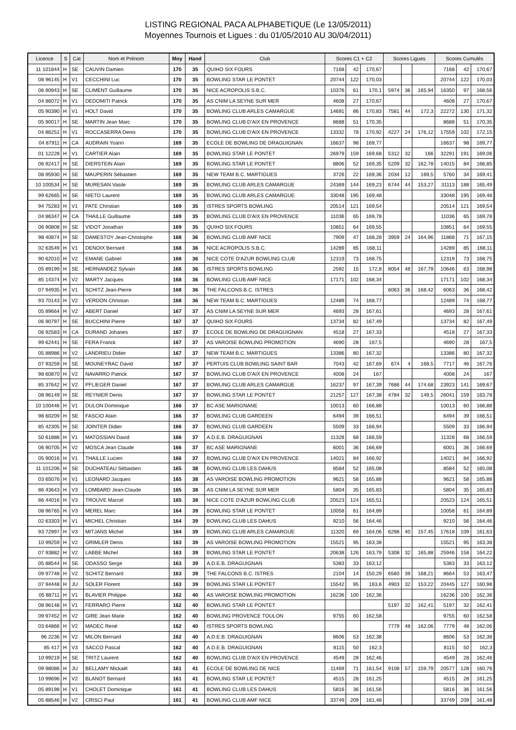LISTING REGIONAL PACA ALPHABETIQUE (Le 13/05/2011)
Moyennes Tournois et Ligues : du 01/05/2010 AU 30/04/2011)
| Licence | S | Cat | Nom et Prénom | Moy | Hand | Club | Scores C1 + C2 | | | Scores Ligues | | | Scores Cumulés | | |
| --- | --- | --- | --- | --- | --- | --- | --- | --- | --- | --- | --- | --- | --- | --- | --- |
| 11 101844 | H | SE | CAUVIN Damien | 170 | 35 | QUIHO SIX FOURS | 7168 | 42 | 170,67 | | | | 7168 | 42 | 170,67 |
| 08 96145 | H | V1 | CECCHINI Luc | 170 | 35 | BOWLING STAR LE PONTET | 20744 | 122 | 170,03 | | | | 20744 | 122 | 170,03 |
| 06 90943 | H | SE | CLIMENT Guillaume | 170 | 35 | NICE ACROPOLIS S.B.C. | 10376 | 61 | 170,1 | 5974 | 36 | 165,94 | 16350 | 97 | 168,56 |
| 04 86072 | H | V1 | DEDOMITI Patrick | 170 | 35 | AS CNIM LA SEYNE SUR MER | 4608 | 27 | 170,67 | | | | 4608 | 27 | 170,67 |
| 05 90390 | H | V1 | HOLT David | 170 | 35 | BOWLING CLUB ARLES CAMARGUE | 14691 | 86 | 170,83 | 7581 | 44 | 172,3 | 22272 | 130 | 171,32 |
| 05 90017 | H | SE | MARTIN Jean Marc | 170 | 35 | BOWLING CLUB D'AIX EN PROVENCE | 8688 | 51 | 170,35 | | | | 8688 | 51 | 170,35 |
| 04 86251 | H | V1 | ROCCASERRA Denis | 170 | 35 | BOWLING CLUB D'AIX EN PROVENCE | 13332 | 78 | 170,92 | 4227 | 24 | 176,12 | 17559 | 102 | 172,15 |
| 04 87911 | H | CA | AUDRAIN Yoann | 169 | 35 | ECOLE DE BOWLING DE DRAGUIGNAN | 16637 | 98 | 169,77 | | | | 16637 | 98 | 169,77 |
| 01 12228 | H | V1 | CARTIER Alain | 169 | 35 | BOWLING STAR LE PONTET | 26979 | 159 | 169,68 | 5312 | 32 | 166 | 32291 | 191 | 169,06 |
| 06 92417 | H | SE | DIERSTEIN Alain | 169 | 35 | BOWLING STAR LE PONTET | 8806 | 52 | 169,35 | 5209 | 32 | 162,78 | 14015 | 84 | 166,85 |
| 08 95930 | H | SE | MAUPERIN Sébastien | 169 | 35 | NEW TEAM B.C. MARTIGUES | 3726 | 22 | 169,36 | 2034 | 12 | 169,5 | 5760 | 34 | 169,41 |
| 10 100534 | H | SE | MURESAN Vasile | 169 | 35 | BOWLING CLUB ARLES CAMARGUE | 24369 | 144 | 169,23 | 6744 | 44 | 153,27 | 31113 | 188 | 165,49 |
| 99 62665 | H | SE | NIETO Laurent | 169 | 35 | BOWLING CLUB ARLES CAMARGUE | 33048 | 195 | 169,48 | | | | 33048 | 195 | 169,48 |
| 94 75283 | H | V1 | PATE Christian | 169 | 35 | ISTRES SPORTS BOWLING | 20514 | 121 | 169,54 | | | | 20514 | 121 | 169,54 |
| 04 86347 | H | CA | THAILLE Guillaume | 169 | 35 | BOWLING CLUB D'AIX EN PROVENCE | 11036 | 65 | 169,78 | | | | 11036 | 65 | 169,78 |
| 06 90808 | H | SE | VIDOT Jonathan | 169 | 35 | QUIHO SIX FOURS | 10851 | 64 | 169,55 | | | | 10851 | 64 | 169,55 |
| 98 40874 | H | SE | DAMESTOY Jean-Christophe | 168 | 36 | BOWLING CLUB AMF NICE | 7909 | 47 | 168,28 | 3959 | 24 | 164,96 | 11868 | 71 | 167,15 |
| 02 63549 | H | V1 | DENOIX Bernard | 168 | 36 | NICE ACROPOLIS S.B.C. | 14289 | 85 | 168,11 | | | | 14289 | 85 | 168,11 |
| 90 62010 | H | V2 | EMANE Gabriel | 168 | 36 | NICE COTE D'AZUR BOWLING CLUB | 12319 | 73 | 168,75 | | | | 12319 | 73 | 168,75 |
| 05 89199 | H | SE | HERNANDEZ Sylvain | 168 | 36 | ISTRES SPORTS BOWLING | 2592 | 15 | 172,8 | 8054 | 48 | 167,79 | 10646 | 63 | 168,98 |
| 85 14374 | H | V2 | MARTY Jacques | 168 | 36 | BOWLING CLUB AMF NICE | 17171 | 102 | 168,34 | | | | 17171 | 102 | 168,34 |
| 07 94935 | H | V1 | SCHITZ Jean-Pierre | 168 | 36 | THE FALCONS B.C. ISTRES | | | | 6063 | 36 | 168,42 | 6063 | 36 | 168,42 |
| 93 70143 | H | V2 | VERDON Christian | 168 | 36 | NEW TEAM B.C. MARTIGUES | 12489 | 74 | 168,77 | | | | 12489 | 74 | 168,77 |
| 05 89664 | H | V2 | ABERT Daniel | 167 | 37 | AS CNIM LA SEYNE SUR MER | 4693 | 28 | 167,61 | | | | 4693 | 28 | 167,61 |
| 06 90797 | H | SE | BUCCHINI Pierre | 167 | 37 | QUIHO SIX FOURS | 13734 | 82 | 167,49 | | | | 13734 | 82 | 167,49 |
| 06 92583 | H | CA | DURAND Johanes | 167 | 37 | ECOLE DE BOWLING DE DRAGUIGNAN | 4518 | 27 | 167,33 | | | | 4518 | 27 | 167,33 |
| 99 62441 | H | SE | FERA Franck | 167 | 37 | AS VAROISE BOWLING PROMOTION | 4690 | 28 | 167,5 | | | | 4690 | 28 | 167,5 |
| 05 88986 | H | V2 | LANDRIEU Didier | 167 | 37 | NEW TEAM B.C. MARTIGUES | 13386 | 80 | 167,32 | | | | 13386 | 80 | 167,32 |
| 07 93259 | H | SE | MOUNEYRAC David | 167 | 37 | PERTUIS CLUB BOWLING SAINT BAR | 7043 | 42 | 167,69 | 674 | 4 | 168,5 | 7717 | 46 | 167,76 |
| 98 60870 | H | V2 | NAVARRO Patrick | 167 | 37 | BOWLING CLUB D'AIX EN PROVENCE | 4008 | 24 | 167 | | | | 4008 | 24 | 167 |
| 85 37642 | H | V2 | PFLIEGER Daniel | 167 | 37 | BOWLING CLUB ARLES CAMARGUE | 16237 | 97 | 167,39 | 7686 | 44 | 174,68 | 23923 | 141 | 169,67 |
| 08 96149 | H | SE | REYNIER Denis | 167 | 37 | BOWLING STAR LE PONTET | 21257 | 127 | 167,38 | 4784 | 32 | 149,5 | 26041 | 159 | 163,78 |
| 10 100446 | H | V1 | DULON Dominique | 166 | 37 | BC ASE MARIGNANE | 10013 | 60 | 166,88 | | | | 10013 | 60 | 166,88 |
| 98 60209 | H | SE | FASCIO Alain | 166 | 37 | BOWLING CLUB GARDEEN | 6494 | 39 | 166,51 | | | | 6494 | 39 | 166,51 |
| 85 42305 | H | SE | JOINTER Didier | 166 | 37 | BOWLING CLUB GARDEEN | 5509 | 33 | 166,94 | | | | 5509 | 33 | 166,94 |
| 50 61888 | H | V1 | MATOSSIAN David | 166 | 37 | A.D.E.B. DRAGUIGNAN | 11328 | 68 | 166,59 | | | | 11328 | 68 | 166,59 |
| 06 90705 | H | V2 | MOSCA Jean Claude | 166 | 37 | BC ASE MARIGNANE | 6001 | 36 | 166,69 | | | | 6001 | 36 | 166,69 |
| 05 90016 | H | V1 | THAILLE Lucien | 166 | 37 | BOWLING CLUB D'AIX EN PROVENCE | 14021 | 84 | 166,92 | | | | 14021 | 84 | 166,92 |
| 11 101206 | H | SE | DUCHATEAU Sébastien | 165 | 38 | BOWLING CLUB LES DAHUS | 8584 | 52 | 165,08 | | | | 8584 | 52 | 165,08 |
| 03 65076 | H | V1 | LEONARD Jacques | 165 | 38 | AS VAROISE BOWLING PROMOTION | 9621 | 58 | 165,88 | | | | 9621 | 58 | 165,88 |
| 86 43643 | H | V3 | LOMBARD Jean-Claude | 165 | 38 | AS CNIM LA SEYNE SUR MER | 5804 | 35 | 165,83 | | | | 5804 | 35 | 165,83 |
| 86 44016 | H | V3 | TROUVE Marcel | 165 | 38 | NICE COTE D'AZUR BOWLING CLUB | 20523 | 124 | 165,51 | | | | 20523 | 124 | 165,51 |
| 08 96765 | H | V3 | MEREL Marc | 164 | 39 | BOWLING STAR LE PONTET | 10058 | 61 | 164,89 | | | | 10058 | 61 | 164,89 |
| 02 63303 | H | V1 | MICHEL Christian | 164 | 39 | BOWLING CLUB LES DAHUS | 9210 | 56 | 164,46 | | | | 9210 | 56 | 164,46 |
| 93 72997 | H | V3 | MITJANS Michel | 164 | 39 | BOWLING CLUB ARLES CAMARGUE | 11320 | 69 | 164,06 | 6298 | 40 | 157,45 | 17618 | 109 | 161,63 |
| 10 99259 | H | V2 | GRIMLER Denis | 163 | 39 | AS VAROISE BOWLING PROMOTION | 15521 | 95 | 163,38 | | | | 15521 | 95 | 163,38 |
| 07 93882 | H | V2 | LABBE Michel | 163 | 39 | BOWLING STAR LE PONTET | 20638 | 126 | 163,79 | 5308 | 32 | 165,88 | 25946 | 158 | 164,22 |
| 05 88544 | H | SE | ODASSO Serge | 163 | 39 | A.D.E.B. DRAGUIGNAN | 5383 | 33 | 163,12 | | | | 5383 | 33 | 163,12 |
| 09 97748 | H | V2 | SCHITZ Bernard | 163 | 39 | THE FALCONS B.C. ISTRES | 2104 | 14 | 150,29 | 6560 | 39 | 168,21 | 8664 | 53 | 163,47 |
| 07 94448 | H | JU | SOLER Florent | 163 | 39 | BOWLING STAR LE PONTET | 15542 | 95 | 163,6 | 4903 | 32 | 153,22 | 20445 | 127 | 160,98 |
| 05 88711 | H | V1 | BLAVIER Philippe | 162 | 40 | AS VAROISE BOWLING PROMOTION | 16236 | 100 | 162,36 | | | | 16236 | 100 | 162,36 |
| 08 96148 | H | V1 | FERRARO Pierre | 162 | 40 | BOWLING STAR LE PONTET | | | | 5197 | 32 | 162,41 | 5197 | 32 | 162,41 |
| 09 97452 | H | V2 | GIRE Jean Marie | 162 | 40 | BOWLING PROVENCE TOULON | 9755 | 60 | 162,58 | | | | 9755 | 60 | 162,58 |
| 03 64866 | H | V2 | MADEC René | 162 | 40 | ISTRES SPORTS BOWLING | | | | 7779 | 48 | 162,06 | 7779 | 48 | 162,06 |
| 96 2236 | H | V2 | MILON Bernard | 162 | 40 | A.D.E.B. DRAGUIGNAN | 8606 | 53 | 162,38 | | | | 8606 | 53 | 162,38 |
| 85 417 | H | V3 | SACCO Pascal | 162 | 40 | A.D.E.B. DRAGUIGNAN | 8115 | 50 | 162,3 | | | | 8115 | 50 | 162,3 |
| 10 99219 | H | SE | TRITZ Laurent | 162 | 40 | BOWLING CLUB D'AIX EN PROVENCE | 4549 | 28 | 162,46 | | | | 4549 | 28 | 162,46 |
| 09 98086 | H | JU | BELLAMY Mickaël | 161 | 41 | ECOLE DE BOWLING DE NICE | 11469 | 71 | 161,54 | 9108 | 57 | 159,79 | 20577 | 128 | 160,76 |
| 10 99696 | H | V2 | BLANOT Bernard | 161 | 41 | BOWLING STAR LE PONTET | 4515 | 28 | 161,25 | | | | 4515 | 28 | 161,25 |
| 05 89198 | H | V1 | CHOLET Dominique | 161 | 41 | BOWLING CLUB LES DAHUS | 5816 | 36 | 161,56 | | | | 5816 | 36 | 161,56 |
| 05 88546 | H | V2 | CRISCI Paul | 161 | 41 | BOWLING CLUB AMF NICE | 33749 | 209 | 161,48 | | | | 33749 | 209 | 161,48 |